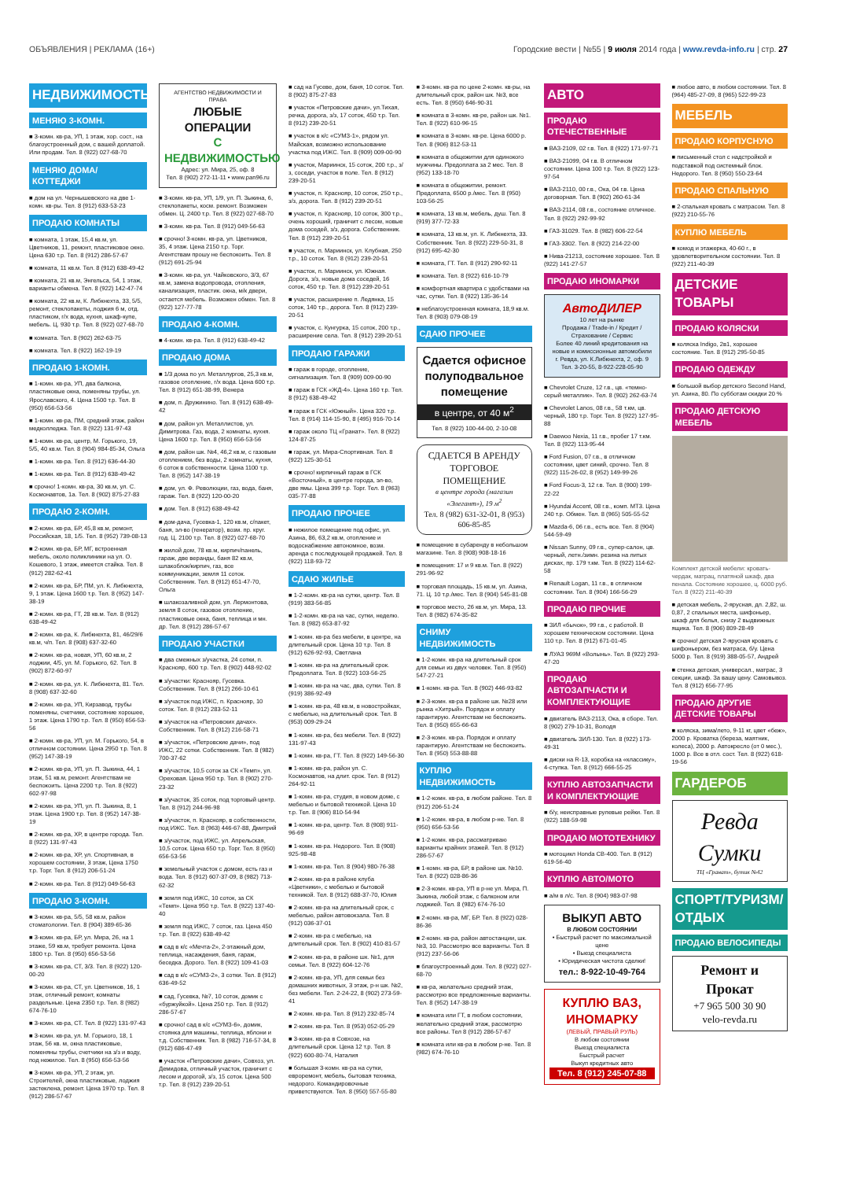ОБЪЯВЛЕНИЯ | РЕКЛАМА (16+) Городские вести | №55 | 9 июля 2014 года | www.revda-info.ru | стр. 27
НЕДВИЖИМОСТЬ
МЕНЯЮ 3-КОМН.
■ 3-комн. кв-ра, УП, 1 этаж, хор. сост., на благоустроенный дом, с вашей доплатой. Или продам. Тел. 8 (922) 027-68-70
МЕНЯЮ ДОМА/КОТТЕДЖИ
■ дом на ул. Чернышевского на две 1-комн. кв-ры. Тел. 8 (912) 633-53-23
ПРОДАЮ КОМНАТЫ
■ комната, 1 этаж, 15,4 кв.м, ул. Цветников, 11, ремонт, пластиковое окно. Цена 630 т.р. Тел. 8 (912) 286-57-67
■ комната, 11 кв.м. Тел. 8 (912) 638-49-42
■ комната, 21 кв.м, Энгельса, 54, 1 этаж, варианты обмена. Тел. 8 (922) 142-47-74
■ комната, 22 кв.м, К. Либкнехта, 33, 5/5, ремонт, стеклопакеты, лоджия 6 м, отд. пластиком, г/х вода, кухня, шкаф-купе, мебель. Ц. 930 т.р. Тел. 8 (922) 027-68-70
■ комната. Тел. 8 (902) 262-63-75
■ комната. Тел. 8 (922) 162-19-19
ПРОДАЮ 1-КОМН.
■ 1-комн. кв-ра, УП, два балкона, пластиковые окна, поменяны трубы, ул. Ярославского, 4. Цена 1500 т.р. Тел. 8 (950) 656-53-56
■ 1-комн. кв-ра, ПМ, средний этаж, район медколледжа. Тел. 8 (922) 131-97-43
■ 1-комн. кв-ра, центр, М. Горького, 19, 5/5, 40 кв.м. Тел. 8 (904) 984-85-34, Ольга
■ 1-комн. кв-ра. Тел. 8 (912) 636-44-30
■ 1-комн. кв-ра. Тел. 8 (912) 638-49-42
■ срочно! 1-комн. кв-ра, 30 кв.м, ул. С. Космонавтов, 1а. Тел. 8 (902) 875-27-83
ПРОДАЮ 2-КОМН.
■ 2-комн. кв-ра, БР, 45,8 кв.м, ремонт, Российская, 18, 1/5. Тел. 8 (952) 739-08-13
■ 2-комн. кв-ра, БР, МГ, встроенная мебель, около поликлиники на ул. О. Кошевого, 1 этаж, имеется стайка. Тел. 8 (912) 282-62-41
■ 2-комн. кв-ра, БР, ПМ, ул. К. Либкнехта, 9, 1 этаж. Цена 1600 т.р. Тел. 8 (952) 147-38-19
■ 2-комн. кв-ра, ГТ, 28 кв.м. Тел. 8 (912) 638-49-42
■ 2-комн. кв-ра, К. Либкнехта, 81, 46/29/6 кв.м, ч/п. Тел. 8 (908) 637-32-60
■ 2-комн. кв-ра, новая, УП, 60 кв.м, 2 лоджии, 4/5, ул. М. Горького, 62. Тел. 8 (902) 872-60-97
■ 2-комн. кв-ра, ул. К. Либкнехта, 81. Тел. 8 (908) 637-32-60
■ 2-комн. кв-ра, УП, Кирзавод, трубы поменяны, счетчики, состояние хорошее, 1 этаж. Цена 1790 т.р. Тел. 8 (950) 656-53-56
■ 2-комн. кв-ра, УП, ул. М. Горького, 54, в отличном состоянии. Цена 2950 т.р. Тел. 8 (952) 147-38-19
■ 2-комн. кв-ра, УП, ул. П. Зыкина, 44, 1 этаж, 51 кв.м, ремонт. Агентствам не беспокоить. Цена 2200 т.р. Тел. 8 (922) 602-97-98
■ 2-комн. кв-ра, УП, ул. П. Зыкина, 8, 1 этаж. Цена 1900 т.р. Тел. 8 (952) 147-38-19
■ 2-комн. кв-ра, ХР, в центре города. Тел. 8 (922) 131-97-43
■ 2-комн. кв-ра, ХР, ул. Спортивная, в хорошем состоянии, 3 этаж, Цена 1750 т.р. Торг. Тел. 8 (912) 206-51-24
■ 2-комн. кв-ра. Тел. 8 (912) 049-56-63
ПРОДАЮ 3-КОМН.
■ 3-комн. кв-ра, 5/5, 58 кв.м, район стоматологии. Тел. 8 (904) 389-65-36
■ 3-комн. кв-ра, БР, ул. Мира, 26, на 1 этаже, 59 кв.м, требует ремонта. Цена 1800 т.р. Тел. 8 (950) 656-53-56
■ 3-комн. кв-ра, СТ, 3/3. Тел. 8 (922) 120-00-20
■ 3-комн. кв-ра, СТ, ул. Цветников, 16, 1 этаж, отличный ремонт, комнаты раздельные. Цена 2350 т.р. Тел. 8 (982) 674-76-10
■ 3-комн. кв-ра, СТ. Тел. 8 (922) 131-97-43
■ 3-комн. кв-ра, ул. М. Горького, 18, 1 этаж, 56 кв. м, окна пластиковые, поменяны трубы, счетчики на з/з и воду, под нежилое. Тел. 8 (950) 656-53-56
■ 3-комн. кв-ра, УП, 2 этаж, ул. Строителей, окна пластиковые, лоджия застеклена, ремонт. Цена 1970 т.р. Тел. 8 (912) 286-57-67
АГЕНТСТВО НЕДВИЖИМОСТИ И ПРАВА
ЛЮБЫЕ ОПЕРАЦИИ
С НЕДВИЖИМОСТЬЮ
Адрес: ул. Мира, 25, оф. 8
Тел. 8 (902) 272-11-11 • www.pan96.ru
■ 3-комн. кв-ра, УП, 1/9, ул. П. Зыкина, 6, стеклопакеты, косм. ремонт. Возможен обмен. Ц. 2400 т.р. Тел. 8 (922) 027-68-70
■ 3-комн. кв-ра. Тел. 8 (912) 049-56-63
■ срочно! 3-комн. кв-ра, ул. Цветников, 35, 4 этаж. Цена 2150 т.р. Торг. Агентствам прошу не беспокоить. Тел. 8 (912) 691-25-94
■ 3-комн. кв-ра, ул. Чайковского, 3/3, 67 кв.м, замена водопровода, отопления, канализация, пластик. окна, м/к двери, остается мебель. Возможен обмен. Тел. 8 (922) 127-77-78
ПРОДАЮ 4-КОМН.
■ 4-комн. кв-ра. Тел. 8 (912) 638-49-42
ПРОДАЮ ДОМА
■ 1/3 дома по ул. Металлургов, 25,3 кв.м, газовое отопление, г/х вода. Цена 600 т.р. Тел. 8 (912) 651-38-99, Венера
■ дом, п. Дружинино. Тел. 8 (912) 638-49-42
■ дом, район ул. Металлистов, ул. Димитрова. Газ, вода, 2 комнаты, кухня. Цена 1600 т.р. Тел. 8 (950) 656-53-56
■ дом, район шк. №4, 46,2 кв.м, с газовым отоплением, без воды, 2 комнаты, кухня, 6 соток в собственности. Цена 1100 т.р. Тел. 8 (952) 147-38-19
■ дом, ул. Ф. Революции, газ, вода, баня, гараж. Тел. 8 (922) 120-00-20
■ дом. Тел. 8 (912) 638-49-42
■ дом-дача, Гусевка-1, 120 кв.м, с/пакет, баня, эл-во (генератор), возм. пр. круг. год. Ц. 2100 т.р. Тел. 8 (922) 027-68-70
■ жилой дом, 78 кв.м, кирпич/панель, гараж, две веранды, баня 82 кв.м, шлакоблок/кирпич, газ, все коммуникации, земля 11 соток. Собственник. Тел. 8 (912) 651-47-70, Ольга
■ шлакозаливной дом, ул. Лермонтова, земля 8 соток, газовое отопление, пластиковые окна, баня, теплица и мн. др. Тел. 8 (912) 286-57-67
ПРОДАЮ УЧАСТКИ
■ два смежных з/участка, 24 сотки, п. Краснояр, 600 т.р. Тел. 8 (902) 448-92-02
■ з/участки: Краснояр, Гусевка. Собственник. Тел. 8 (912) 266-10-61
■ з/участок под ИЖС, п. Краснояр, 10 соток. Тел. 8 (912) 283-52-11
■ з/участок на «Петровских дачах». Собственник. Тел. 8 (912) 216-58-71
■ з/участок, «Петровские дачи», под ИЖС, 22 сотки. Собственник. Тел. 8 (982) 700-37-62
■ з/участок, 10,5 соток за СК «Темп», ул. Ореховая. Цена 950 т.р. Тел. 8 (902) 270-23-32
■ з/участок, 35 соток, под торговый центр. Тел. 8 (912) 244-96-98
■ з/участок, п. Краснояр, в собственности, под ИЖС. Тел. 8 (963) 446-67-88, Дмитрий
■ з/участок, под ИЖС, ул. Апрельская, 10,5 соток. Цена 650 т.р. Торг. Тел. 8 (950) 656-53-56
■ земельный участок с домом, есть газ и вода. Тел. 8 (912) 607-37-09, 8 (982) 713-62-32
■ земля под ИЖС, 10 соток, за СК «Темп». Цена 950 т.р. Тел. 8 (922) 137-40-40
■ земля под ИЖС, 7 соток, газ. Цена 450 т.р. Тел. 8 (922) 638-49-42
■ сад в к/с «Мечта-2», 2-этажный дом, теплица, насаждения, баня, гараж, беседка. Дорого. Тел. 8 (922) 109-41-03
■ сад в к/с «СУМЗ-2», 3 сотки. Тел. 8 (912) 636-49-52
■ сад, Гусевка, №7, 10 соток, домик с «буржуйкой». Цена 250 т.р. Тел. 8 (912) 286-57-67
■ срочно! сад в к/с «СУМЗ-6», домик, стоянка для машины, теплица, яблони и т.д. Собственник. Тел. 8 (982) 716-57-34, 8 (912) 686-47-49
■ участок «Петровские дачи», Совхоз, ул. Демидова, отличный участок, граничит с лесом и дорогой, з/з, 15 соток. Цена 500 т.р. Тел. 8 (912) 239-20-51
■ сад на Гусеве, дом, баня, 10 соток. Тел. 8 (902) 875-27-83
■ участок «Петровские дачи», ул.Тихая, речка, дорога, з/з, 17 соток, 450 т.р. Тел. 8 (912) 239-20-51
■ участок в к/с «СУМЗ-1», рядом ул. Майская, возможно использование участка под ИЖС. Тел. 8 (909) 009-00-90
■ участок, Мариинск, 15 соток, 200 т.р., з/з, соседи, участок в поле. Тел. 8 (912) 239-20-51
■ участок, п. Краснояр, 10 соток, 250 т.р., з/з, дорога. Тел. 8 (912) 239-20-51
■ участок, п. Краснояр, 10 соток, 300 т.р., очень хороший, граничит с лесом, новые дома соседей, з/з, дорога. Собственник. Тел. 8 (912) 239-20-51
■ участок, п. Мариинск, ул. Клубная, 250 т.р., 10 соток. Тел. 8 (912) 239-20-51
■ участок, п. Мариинск, ул. Южная. Дорога, з/з, новые дома соседей, 16 соток, 450 т.р. Тел. 8 (912) 239-20-51
■ участок, расширение п. Ледянка, 15 соток, 140 т.р., дорога. Тел. 8 (912) 239-20-51
■ участок, с. Кунгурка, 15 соток, 200 т.р., расширение села. Тел. 8 (912) 239-20-51
ПРОДАЮ ГАРАЖИ
■ гараж в городе, отопление, сигнализация. Тел. 8 (909) 009-00-90
■ гараж в ГСК «ЖД-4». Цена 160 т.р. Тел. 8 (912) 638-49-42
■ гараж в ГСК «Южный». Цена 320 т.р. Тел. 8 (914) 114-15-90, 8 (495) 916-70-14
■ гараж около ТЦ «Гранат». Тел. 8 (922) 124-87-25
■ гараж, ул. Мира-Спортивная. Тел. 8 (922) 125-30-51
■ срочно! кирпичный гараж в ГСК «Восточный», в центре города, эл-во, две ямы. Цена 399 т.р. Торг. Тел. 8 (963) 035-77-88
ПРОДАЮ ПРОЧЕЕ
■ нежилое помещение под офис, ул. Азина, 86, 63,2 кв.м, отопление и водоснабжение автономное, возм. аренда с последующей продажей. Тел. 8 (922) 118-93-72
СДАЮ ЖИЛЬЕ
■ 1-2-комн. кв-ра на сутки, центр. Тел. 8 (919) 383-56-85
■ 1-2-комн. кв-ра на час, сутки, неделю. Тел. 8 (982) 653-87-92
■ 1-комн. кв-ра без мебели, в центре, на длительный срок. Цена 10 т.р. Тел. 8 (912) 626-92-93, Светлана
■ 1-комн. кв-ра на длительный срок. Предоплата. Тел. 8 (922) 103-56-25
■ 1-комн. кв-ра на час, два, сутки. Тел. 8 (919) 386-92-49
■ 1-комн. кв-ра, 48 кв.м, в новостройках, с мебелью, на длительный срок. Тел. 8 (953) 009-29-24
■ 1-комн. кв-ра, без мебели. Тел. 8 (922) 131-97-43
■ 1-комн. кв-ра, ГТ. Тел. 8 (922) 149-56-30
■ 1-комн. кв-ра, район ул. С. Космонавтов, на длит. срок. Тел. 8 (912) 264-92-11
■ 1-комн. кв-ра, студия, в новом доме, с мебелью и бытовой техникой. Цена 10 т.р. Тел. 8 (906) 810-54-94
■ 1-комн. кв-ра, центр. Тел. 8 (908) 911-96-69
■ 1-комн. кв-ра. Недорого. Тел. 8 (908) 925-98-48
■ 1-комн. кв-ра. Тел. 8 (904) 980-76-38
■ 2-комн. кв-ра в районе клуба «Цветники», с мебелью и бытовой техникой. Тел. 8 (912) 688-37-70, Юлия
■ 2-комн. кв-ра на длительный срок, с мебелью, район автовокзала. Тел. 8 (912) 036-37-01
■ 2-комн. кв-ра с мебелью, на длительный срок. Тел. 8 (902) 410-81-57
■ 2-комн. кв-ра, в районе шк. №1, для семьи. Тел. 8 (922) 604-12-76
■ 2-комн. кв-ра, УП, для семьи без домашних животных, 3 этаж, р-н шк. №2, без мебели. Тел. 2-24-22, 8 (902) 273-59-41
■ 2-комн. кв-ра. Тел. 8 (912) 232-85-74
■ 2-комн. кв-ра. Тел. 8 (953) 052-05-29
■ 3-комн. кв-ра в Совхозе, на длительный срок. Цена 12 т.р. Тел. 8 (922) 600-80-74, Наталия
■ большая 3-комн. кв-ра на сутки, евроремонт, мебель, бытовая техника, недорого. Командировочные приветствуются. Тел. 8 (950) 557-55-80
■ 3-комн. кв-ра по цене 2-комн. кв-ры, на длительный срок, район шк. №3, все есть. Тел. 8 (950) 646-90-31
■ комната в 3-комн. кв-ре, район шк. №1. Тел. 8 (922) 610-96-15
■ комната в 3-комн. кв-ре. Цена 6000 р. Тел. 8 (906) 812-53-11
■ комната в общежитии для одинокого мужчины. Предоплата за 2 мес. Тел. 8 (952) 133-18-70
■ комната в общежитии, ремонт. Предоплата, 6500 р./мес. Тел. 8 (950) 103-56-25
■ комната, 13 кв.м, мебель, душ. Тел. 8 (919) 377-72-33
■ комната, 13 кв.м, ул. К. Либкнехта, 33. Собственник. Тел. 8 (922) 229-50-31, 8 (912) 695-42-30
■ комната, ГТ. Тел. 8 (912) 290-92-11
■ комната. Тел. 8 (922) 616-10-79
■ комфортная квартира с удобствами на час, сутки. Тел. 8 (922) 135-36-14
■ неблагоустроенная комната, 18,9 кв.м. Тел. 8 (903) 079-08-19
СДАЮ ПРОЧЕЕ
Сдается офисное полуподвальное помещение
в центре, от 40 м<sup>2</sup>
Тел. 8 (922) 100-44-00, 2-10-08
СДАЕТСЯ В АРЕНДУ ТОРГОВОЕ ПОМЕЩЕНИЕ
в центре города (магазин «Элегант»), 19 м<sup>2</sup>
Тел. 8 (982) 631-32-01, 8 (953) 606-85-85
■ помещение в субаренду в небольшом магазине. Тел. 8 (908) 908-18-16
■ помещения: 17 и 9 кв.м. Тел. 8 (922) 291-96-92
■ торговая площадь, 15 кв.м, ул. Азина, 71. Ц. 10 т.р./мес. Тел. 8 (904) 545-81-08
■ торговое место, 26 кв.м, ул. Мира, 13. Тел. 8 (982) 674-35-82
СНИМУ НЕДВИЖИМОСТЬ
■ 1-2-комн. кв-ра на длительный срок для семьи из двух человек. Тел. 8 (950) 547-27-21
■ 1-комн. кв-ра. Тел. 8 (902) 446-93-82
■ 2-3-комн. кв-ра в районе шк. №28 или рынка «Хитрый». Порядок и оплату гарантирую. Агентствам не беспокоить. Тел. 8 (950) 655-66-63
■ 2-3-комн. кв-ра. Порядок и оплату гарантирую. Агентствам не беспокоить. Тел. 8 (950) 553-88-88
КУПЛЮ НЕДВИЖИМОСТЬ
■ 1-2-комн. кв-ра, в любом районе. Тел. 8 (912) 206-51-24
■ 1-2-комн. кв-ра, в любом р-не. Тел. 8 (950) 656-53-56
■ 1-2-комн. кв-ра, рассматриваю варианты крайних этажей. Тел. 8 (912) 286-57-67
■ 1-комн. кв-ра, БР, в районе шк. №10. Тел. 8 (922) 028-86-36
■ 2-3-комн. кв-ра, УП в р-не ул. Мира, П. Зыкина, любой этаж, с балконом или лоджией. Тел. 8 (982) 674-76-10
■ 2-комн. кв-ра, МГ, БР. Тел. 8 (922) 028-86-36
■ 2-комн. кв-ра, район автостанции, шк. №3, 10. Рассмотрю все варианты. Тел. 8 (912) 237-56-06
■ благоустроенный дом. Тел. 8 (922) 027-68-70
■ кв-ра, желательно средний этаж, рассмотрю все предложенные варианты. Тел. 8 (952) 147-38-19
■ комната или ГТ, в любом состоянии, желательно средний этаж, рассмотрю все районы. Тел 8 (912) 286-57-67
■ комната или кв-ра в любом р-не. Тел. 8 (982) 674-76-10
АВТО
ПРОДАЮ ОТЕЧЕСТВЕННЫЕ
■ ВАЗ-2109, 02 г.в. Тел. 8 (922) 171-97-71
■ ВАЗ-21099, 04 г.в. В отличном состоянии. Цена 100 т.р. Тел. 8 (922) 123-97-54
■ ВАЗ-2110, 00 г.в., Ока, 04 г.в. Цена договорная. Тел. 8 (902) 260-61-34
■ ВАЗ-2114, 08 г.в., состояние отличное. Тел. 8 (922) 292-99-92
■ ГАЗ-31029. Тел. 8 (982) 606-22-54
■ ГАЗ-3302. Тел. 8 (922) 214-22-00
■ Нива-21213, состояние хорошее. Тел. 8 (922) 141-27-57
ПРОДАЮ ИНОМАРКИ
АвтоДИЛЕР
10 лет на рынке
Продажа / Trade-in / Кредит / Страхование / Сервис
Более 40 линий кредитования на новые и комиссионные автомобили
г. Ревда, ул. К.Либкнехта, 2, оф. 9
Тел. 3-20-55, 8-922-228-05-90
■ Chevrolet Cruze, 12 г.в., цв. «темно-серый металлик». Тел. 8 (902) 262-63-74
■ Chevrolet Lanos, 08 г.в., 58 т.км, цв. черный, 180 т.р. Торг. Тел. 8 (922) 127-95-88
■ Daewoo Nexia, 11 г.в., пробег 17 т.км. Тел. 8 (922) 113-95-44
■ Ford Fusion, 07 г.в., в отличном состоянии, цвет синий, срочно. Тел. 8 (922) 115-26-02, 8 (952) 149-99-26
■ Ford Focus-3, 12 г.в. Тел. 8 (900) 199-22-22
■ Hyundai Accent, 08 г.в., комп. МТ3. Цена 240 т.р. Обмен. Тел. 8 (965) 505-55-52
■ Mazda-6, 06 г.в., есть все. Тел. 8 (904) 544-59-49
■ Nissan Sunny, 09 г.в., супер-салон, цв. черный, летн./зимн. резина на литых дисках, пр. 179 т.км. Тел. 8 (922) 114-62-58
■ Renault Logan, 11 г.в., в отличном состоянии. Тел. 8 (904) 166-56-29
ПРОДАЮ ПРОЧИЕ
■ ЗИЛ «бычок», 99 г.в., с работой. В хорошем техническом состоянии. Цена 110 т.р. Тел. 8 (912) 671-01-45
■ ЛУАЗ 969М «Волынь». Тел. 8 (922) 293-47-20
ПРОДАЮ АВТОЗАПЧАСТИ И КОМПЛЕКТУЮЩИЕ
■ двигатель ВАЗ-2113, Ока, в сборе. Тел. 8 (902) 279-10-31, Володя
■ двигатель ЗИЛ-130. Тел. 8 (922) 173-49-31
■ диски на R-13, коробка на «классику», 4-ступка. Тел. 8 (912) 666-55-25
КУПЛЮ АВТОЗАПЧАСТИ И КОМПЛЕКТУЮЩИЕ
■ б/у, неисправные рулевые рейки. Тел. 8 (922) 188-59-98
ПРОДАЮ МОТОТЕХНИКУ
■ мотоцикл Honda CB-400. Тел. 8 (912) 619-56-40
КУПЛЮ АВТО/МОТО
■ а/м в л/с. Тел. 8 (904) 983-07-98
ВЫКУП АВТО
В ЛЮБОМ СОСТОЯНИИ
• Быстрый расчет по максимальной цене
• Выезд специалиста
• Юридическая чистота сделки!
тел.: 8-922-10-49-764
КУПЛЮ ВАЗ, ИНОМАРКУ
(ЛЕВЫЙ, ПРАВЫЙ РУЛЬ)
В любом состоянии
Выезд специалиста
Быстрый расчет
Выкуп кредитных авто
Тел. 8 (912) 245-07-88
■ любое авто, в любом состоянии. Тел. 8 (964) 485-27-09, 8 (965) 522-99-23
МЕБЕЛЬ
ПРОДАЮ КОРПУСНУЮ
■ письменный стол с надстройкой и подставкой под системный блок. Недорого. Тел. 8 (950) 550-23-64
ПРОДАЮ СПАЛЬНУЮ
■ 2-спальная кровать с матрасом. Тел. 8 (922) 210-55-76
КУПЛЮ МЕБЕЛЬ
■ комод и этажерка, 40-60 г., в удовлетворительном состоянии. Тел. 8 (922) 211-40-39
ДЕТСКИЕ ТОВАРЫ
ПРОДАЮ КОЛЯСКИ
■ коляска Indigo, 2в1, хорошее состояние. Тел. 8 (912) 295-50-85
ПРОДАЮ ОДЕЖДУ
■ большой выбор детского Second Hand, ул. Азина, 80. По субботам скидки 20 %
ПРОДАЮ ДЕТСКУЮ МЕБЕЛЬ
Комплект детской мебели: кровать-чердак, матрац, платяной шкаф, два пенала. Состояние хорошее, ц. 6000 руб. Тел. 8 (922) 211-40-39
■ детская мебель, 2-ярусная, дл. 2,82, ш. 0,87, 2 спальных места, шифоньер, шкаф для белья, снизу 2 выдвижных ящика. Тел. 8 (906) 809-28-49
■ срочно! детская 2-ярусная кровать с шифоньером, без матраса, б/у. Цена 5000 р. Тел. 8 (919) 388-05-57, Андрей
■ стенка детская, универсал., матрас, 3 секции, шкаф. За вашу цену. Самовывоз. Тел. 8 (912) 656-77-95
ПРОДАЮ ДРУГИЕ ДЕТСКИЕ ТОВАРЫ
■ коляска, зима/лето, 9-11 кг, цвет «беж», 2000 р. Кроватка (береза, маятник, колеса), 2000 р. Автокресло (от 0 мес.), 1000 р. Все в отл. сост. Тел. 8 (922) 618-19-56
ГАРДЕРОБ
Ревда Сумки
ТЦ «Гранат», бутик №42
СПОРТ/ТУРИЗМ/ ОТДЫХ
ПРОДАЮ ВЕЛОСИПЕДЫ
Ремонт и Прокат
+7 965 500 30 90
velo-revda.ru